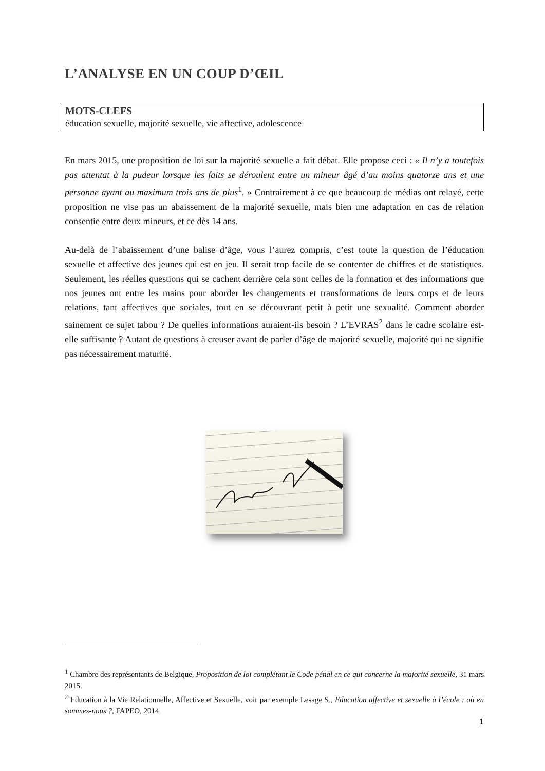L’ANALYSE EN UN COUP D’ŒIL
MOTS-CLEFS
éducation sexuelle, majorité sexuelle, vie affective, adolescence
En mars 2015, une proposition de loi sur la majorité sexuelle a fait débat. Elle propose ceci : « Il n’y a toutefois pas attentat à la pudeur lorsque les faits se déroulent entre un mineur âgé d’au moins quatorze ans et une personne ayant au maximum trois ans de plus<sup>1</sup>. » Contrairement à ce que beaucoup de médias ont relayé, cette proposition ne vise pas un abaissement de la majorité sexuelle, mais bien une adaptation en cas de relation consentie entre deux mineurs, et ce dès 14 ans.
Au-delà de l’abaissement d’une balise d’âge, vous l’aurez compris, c’est toute la question de l’éducation sexuelle et affective des jeunes qui est en jeu. Il serait trop facile de se contenter de chiffres et de statistiques. Seulement, les réelles questions qui se cachent derrière cela sont celles de la formation et des informations que nos jeunes ont entre les mains pour aborder les changements et transformations de leurs corps et de leurs relations, tant affectives que sociales, tout en se découvrant petit à petit une sexualité. Comment aborder sainement ce sujet tabou ? De quelles informations auraient-ils besoin ? L’EVRAS<sup>2</sup> dans le cadre scolaire est-elle suffisante ? Autant de questions à creuser avant de parler d’âge de majorité sexuelle, majorité qui ne signifie pas nécessairement maturité.
<sup>1</sup> Chambre des représentants de Belgique, Proposition de loi complétant le Code pénal en ce qui concerne la majorité sexuelle, 31 mars 2015.
<sup>2</sup> Education à la Vie Relationnelle, Affective et Sexuelle, voir par exemple Lesage S., Education affective et sexuelle à l’école : où en sommes-nous ?, FAPEO, 2014.
1